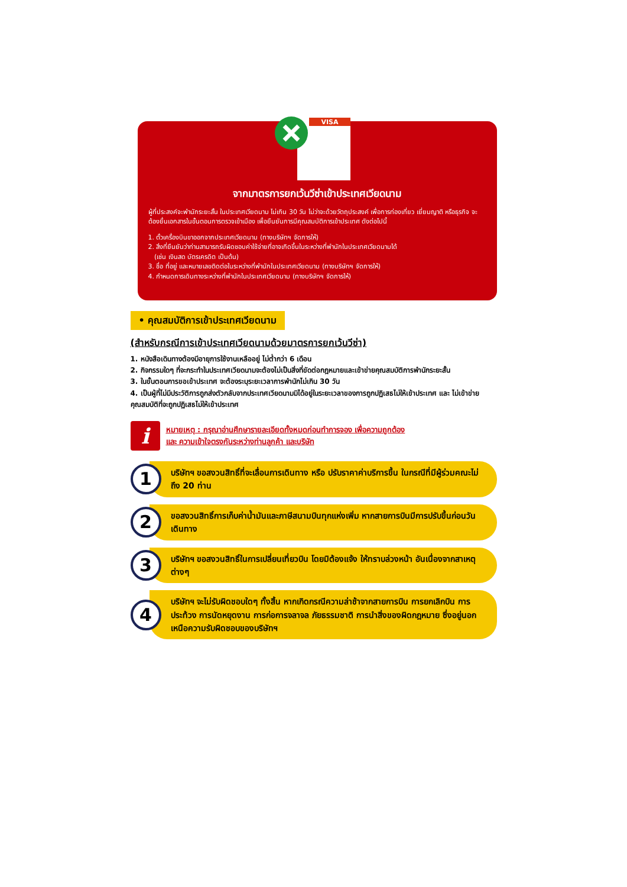VISA
จากมาตรการยกเว้นวีซ่าเข้าประเทศเวียดนาม
ผู้ที่ประสงค์จะพำนักระยะสั้น ในประเทศเวียดนาม ไม่เกิน 30 วัน ไม่ว่าจะด้วยวัตถุประสงค์ เพื่อการท่องเที่ยว เยี่ยมญาติ หรือธุรกิจ จะต้องยื่นเอกสารในขั้นตอนการตรวจเข้าเมือง เพื่อยืนยันการมีคุณสมบัติการเข้าประเทศ ดังต่อไปนี้
1. ตั๋วเครื่องบินขาออกจากประเทศเวียดนาม (ทางบริษัทฯ จัดการให้)
2. สิ่งที่ยืนยันว่าท่านสามารถรับผิดชอบค่าใช้จ่ายที่อาจเกิดขึ้นในระหว่างที่พำนักในประเทศเวียดนามได้
(เช่น เงินสด บัตรเครดิต เป็นต้น)
3. ชื่อ ที่อยู่ และหมายเลขติดต่อในระหว่างที่พำนักในประเทศเวียดนาม (ทางบริษัทฯ จัดการให้)
4. กำหนดการเดินทางระหว่างที่พำนักในประเทศเวียดนาม (ทางบริษัทฯ จัดการให้)
• คุณสมบัติการเข้าประเทศเวียดนาม
(สำหรับกรณีการเข้าประเทศเวียดนามด้วยมาตรการยกเว้นวีซ่า)
1. หนังสือเดินทางต้องมีอายุการใช้งานเหลืออยู่ ไม่ต่ำกว่า 6 เดือน
2. กิจกรรมใดๆ ที่จะกระทำในประเทศเวียดนามจะต้องไม่เป็นสิ่งที่ขัดต่อกฎหมายและเข้าข่ายคุณสมบัติการพำนักระยะสั้น
3. ในขั้นตอนการขอเข้าประเทศ จะต้องระบุระยะเวลาการพำนักไม่เกิน 30 วัน
4. เป็นผู้ที่ไม่มีประวัติการถูกส่งตัวกลับจากประเทศเวียดนามมิได้อยู่ในระยะเวลาของการถูกปฏิเสธไม่ให้เข้าประเทศ และ ไม่เข้าข่ายคุณสมบัติที่จะถูกปฏิเสธไม่ให้เข้าประเทศ
i
หมายเหตุ : กรุณาอ่านศึกษารายละเอียดทั้งหมดก่อนทำการจอง เพื่อความถูกต้อง
และ ความเข้าใจตรงกันระหว่างท่านลูกค้า และบริษัท
1
บริษัทฯ ขอสงวนสิทธิ์ที่จะเลื่อนการเดินทาง หรือ ปรับราคาค่าบริการขึ้น ในกรณีที่มีผู้ร่วมคณะไม่ถึง 20 ท่าน
2
ขอสงวนสิทธิ์การเก็บค่าน้ำมันและภาษีสนามบินทุกแห่งเพิ่ม หากสายการบินมีการปรับขึ้นก่อนวันเดินทาง
3
บริษัทฯ ขอสงวนสิทธิ์ในการเปลี่ยนเที่ยวบิน โดยมิต้องแจ้ง ให้ทราบล่วงหน้า อันเนื่องจากสาเหตุต่างๆ
4
บริษัทฯ จะไม่รับผิดชอบใดๆ ทั้งสิ้น หากเกิดกรณีความล่าช้าจากสายการบิน การยกเลิกบิน การประท้วง การนัดหยุดงาน การก่อการจลาจล ภัยธรรมชาติ การนำสิ่งของผิดกฎหมาย ซึ่งอยู่นอกเหนือความรับผิดชอบของบริษัทฯ